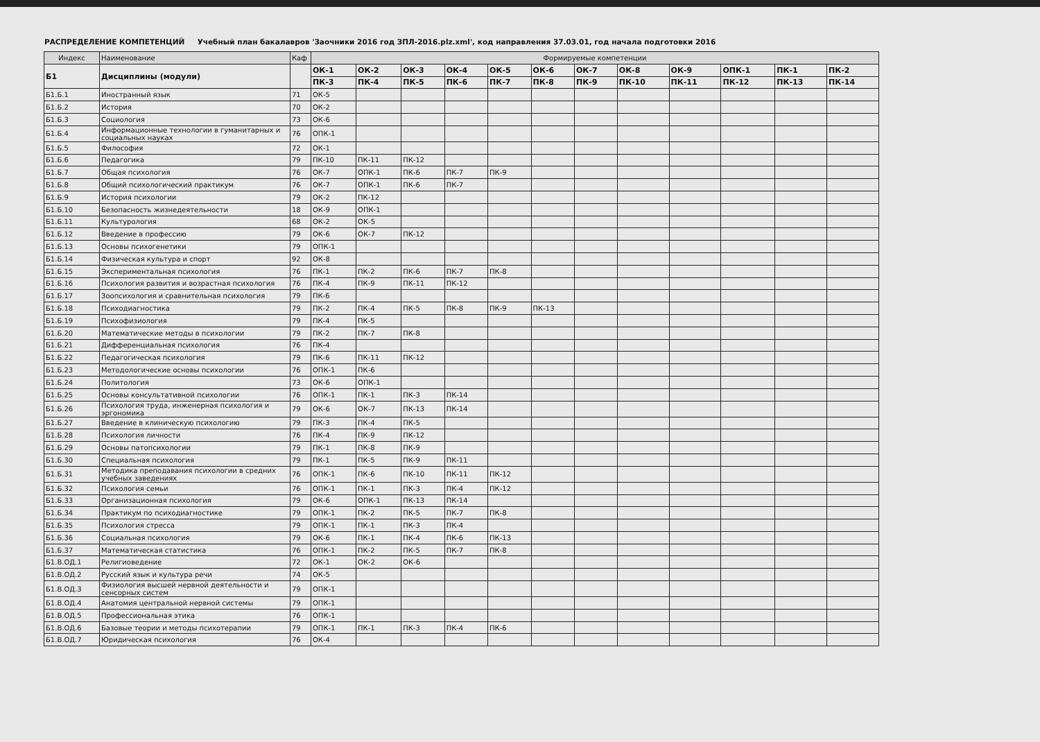РАСПРЕДЕЛЕНИЕ КОМПЕТЕНЦИЙ Учебный план бакалавров 'Заочники 2016 год ЗПЛ-2016.plz.xml', код направления 37.03.01, год начала подготовки 2016
| Индекс | Наименование | Каф | Формируемые компетенции | | | | | | | | | | | |
| --- | --- | --- | --- | --- | --- | --- | --- | --- | --- | --- | --- | --- | --- | --- |
| Б1 | Дисциплины (модули) | | ОК-1 | ОК-2 | ОК-3 | ОК-4 | ОК-5 | ОК-6 | ОК-7 | ОК-8 | ОК-9 | ОПК-1 | ПК-1 | ПК-2 |
| | | | ПК-3 | ПК-4 | ПК-5 | ПК-6 | ПК-7 | ПК-8 | ПК-9 | ПК-10 | ПК-11 | ПК-12 | ПК-13 | ПК-14 |
| Б1.Б.1 | Иностранный язык | 71 | ОК-5 | | | | | | | | | | | |
| Б1.Б.2 | История | 70 | ОК-2 | | | | | | | | | | | |
| Б1.Б.3 | Социология | 73 | ОК-6 | | | | | | | | | | | |
| Б1.Б.4 | Информационные технологии в гуманитарных и социальных науках | 76 | ОПК-1 | | | | | | | | | | | |
| Б1.Б.5 | Философия | 72 | ОК-1 | | | | | | | | | | | |
| Б1.Б.6 | Педагогика | 79 | ПК-10 | ПК-11 | ПК-12 | | | | | | | | | |
| Б1.Б.7 | Общая психология | 76 | ОК-7 | ОПК-1 | ПК-6 | ПК-7 | ПК-9 | | | | | | | |
| Б1.Б.8 | Общий психологический практикум | 76 | ОК-7 | ОПК-1 | ПК-6 | ПК-7 | | | | | | | | |
| Б1.Б.9 | История психологии | 79 | ОК-2 | ПК-12 | | | | | | | | | | |
| Б1.Б.10 | Безопасность жизнедеятельности | 18 | ОК-9 | ОПК-1 | | | | | | | | | | |
| Б1.Б.11 | Культурология | 68 | ОК-2 | ОК-5 | | | | | | | | | | |
| Б1.Б.12 | Введение в профессию | 79 | ОК-6 | ОК-7 | ПК-12 | | | | | | | | | |
| Б1.Б.13 | Основы психогенетики | 79 | ОПК-1 | | | | | | | | | | | |
| Б1.Б.14 | Физическая культура и спорт | 92 | ОК-8 | | | | | | | | | | | |
| Б1.Б.15 | Экспериментальная психология | 76 | ПК-1 | ПК-2 | ПК-6 | ПК-7 | ПК-8 | | | | | | | |
| Б1.Б.16 | Психология развития и возрастная психология | 76 | ПК-4 | ПК-9 | ПК-11 | ПК-12 | | | | | | | | |
| Б1.Б.17 | Зоопсихология и сравнительная психология | 79 | ПК-6 | | | | | | | | | | | |
| Б1.Б.18 | Психодиагностика | 79 | ПК-2 | ПК-4 | ПК-5 | ПК-8 | ПК-9 | ПК-13 | | | | | | |
| Б1.Б.19 | Психофизиология | 79 | ПК-4 | ПК-5 | | | | | | | | | | |
| Б1.Б.20 | Математические методы в психологии | 79 | ПК-2 | ПК-7 | ПК-8 | | | | | | | | | |
| Б1.Б.21 | Дифференциальная психология | 76 | ПК-4 | | | | | | | | | | | |
| Б1.Б.22 | Педагогическая психология | 79 | ПК-6 | ПК-11 | ПК-12 | | | | | | | | | |
| Б1.Б.23 | Методологические основы психологии | 76 | ОПК-1 | ПК-6 | | | | | | | | | | |
| Б1.Б.24 | Политология | 73 | ОК-6 | ОПК-1 | | | | | | | | | | |
| Б1.Б.25 | Основы консультативной психологии | 76 | ОПК-1 | ПК-1 | ПК-3 | ПК-14 | | | | | | | | |
| Б1.Б.26 | Психология труда, инженерная психология и эргономика | 79 | ОК-6 | ОК-7 | ПК-13 | ПК-14 | | | | | | | | |
| Б1.Б.27 | Введение в клиническую психологию | 79 | ПК-3 | ПК-4 | ПК-5 | | | | | | | | | |
| Б1.Б.28 | Психология личности | 76 | ПК-4 | ПК-9 | ПК-12 | | | | | | | | | |
| Б1.Б.29 | Основы патопсихологии | 79 | ПК-1 | ПК-8 | ПК-9 | | | | | | | | | |
| Б1.Б.30 | Специальная психология | 79 | ПК-1 | ПК-5 | ПК-9 | ПК-11 | | | | | | | | |
| Б1.Б.31 | Методика преподавания психологии в средних учебных заведениях | 76 | ОПК-1 | ПК-6 | ПК-10 | ПК-11 | ПК-12 | | | | | | | |
| Б1.Б.32 | Психология семьи | 76 | ОПК-1 | ПК-1 | ПК-3 | ПК-4 | ПК-12 | | | | | | | |
| Б1.Б.33 | Организационная психология | 79 | ОК-6 | ОПК-1 | ПК-13 | ПК-14 | | | | | | | | |
| Б1.Б.34 | Практикум по психодиагностике | 79 | ОПК-1 | ПК-2 | ПК-5 | ПК-7 | ПК-8 | | | | | | | |
| Б1.Б.35 | Психология стресса | 79 | ОПК-1 | ПК-1 | ПК-3 | ПК-4 | | | | | | | | |
| Б1.Б.36 | Социальная психология | 79 | ОК-6 | ПК-1 | ПК-4 | ПК-6 | ПК-13 | | | | | | | |
| Б1.Б.37 | Математическая статистика | 76 | ОПК-1 | ПК-2 | ПК-5 | ПК-7 | ПК-8 | | | | | | | |
| Б1.В.ОД.1 | Религиоведение | 72 | ОК-1 | ОК-2 | ОК-6 | | | | | | | | | |
| Б1.В.ОД.2 | Русский язык и культура речи | 74 | ОК-5 | | | | | | | | | | | |
| Б1.В.ОД.3 | Физиология высшей нервной деятельности и сенсорных систем | 79 | ОПК-1 | | | | | | | | | | | |
| Б1.В.ОД.4 | Анатомия центральной нервной системы | 79 | ОПК-1 | | | | | | | | | | | |
| Б1.В.ОД.5 | Профессиональная этика | 76 | ОПК-1 | | | | | | | | | | | |
| Б1.В.ОД.6 | Базовые теории и методы психотерапии | 79 | ОПК-1 | ПК-1 | ПК-3 | ПК-4 | ПК-6 | | | | | | | |
| Б1.В.ОД.7 | Юридическая психология | 76 | ОК-4 | | | | | | | | | | | |